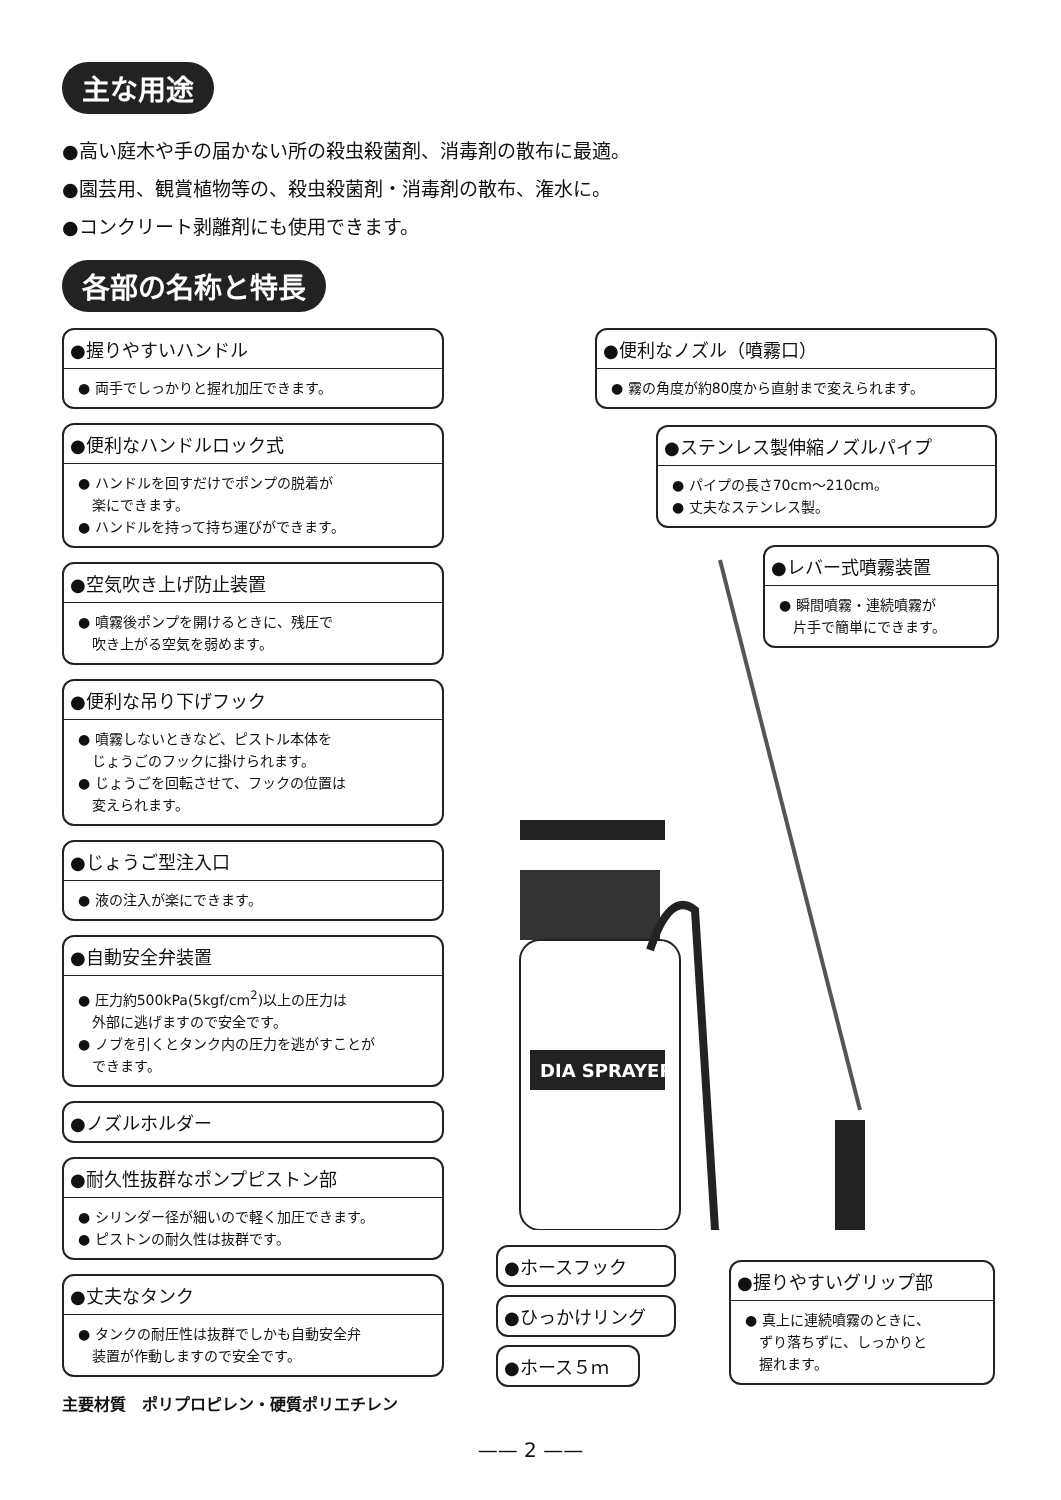主な用途
●高い庭木や手の届かない所の殺虫殺菌剤、消毒剤の散布に最適。
●園芸用、観賞植物等の、殺虫殺菌剤・消毒剤の散布、潅水に。
●コンクリート剥離剤にも使用できます。
各部の名称と特長
●握りやすいハンドル
● 両手でしっかりと握れ加圧できます。
●便利なハンドルロック式
● ハンドルを回すだけでポンプの脱着が
　楽にできます。
● ハンドルを持って持ち運びができます。
●空気吹き上げ防止装置
● 噴霧後ポンプを開けるときに、残圧で
　吹き上がる空気を弱めます。
●便利な吊り下げフック
● 噴霧しないときなど、ピストル本体を
　じょうごのフックに掛けられます。
● じょうごを回転させて、フックの位置は
　変えられます。
●じょうご型注入口
● 液の注入が楽にできます。
●自動安全弁装置
● 圧力約500kPa(5kgf/cm<sup>2</sup>)以上の圧力は
　外部に逃げますので安全です。
● ノブを引くとタンク内の圧力を逃がすことが
　できます。
●ノズルホルダー
●耐久性抜群なポンプピストン部
● シリンダー径が細いので軽く加圧できます。
● ピストンの耐久性は抜群です。
●丈夫なタンク
● タンクの耐圧性は抜群でしかも自動安全弁
　装置が作動しますので安全です。
主要材質　ポリプロピレン・硬質ポリエチレン
●便利なノズル（噴霧口）
● 霧の角度が約80度から直射まで変えられます。
●ステンレス製伸縮ノズルパイプ
● パイプの長さ70cm〜210cm。
● 丈夫なステンレス製。
●レバー式噴霧装置
● 瞬間噴霧・連続噴霧が
　片手で簡単にできます。
DIA SPRAYER
●ホースフック
●ひっかけリング
●ホース５ｍ
●握りやすいグリップ部
● 真上に連続噴霧のときに、
　ずり落ちずに、しっかりと
　握れます。
—— 2 ——